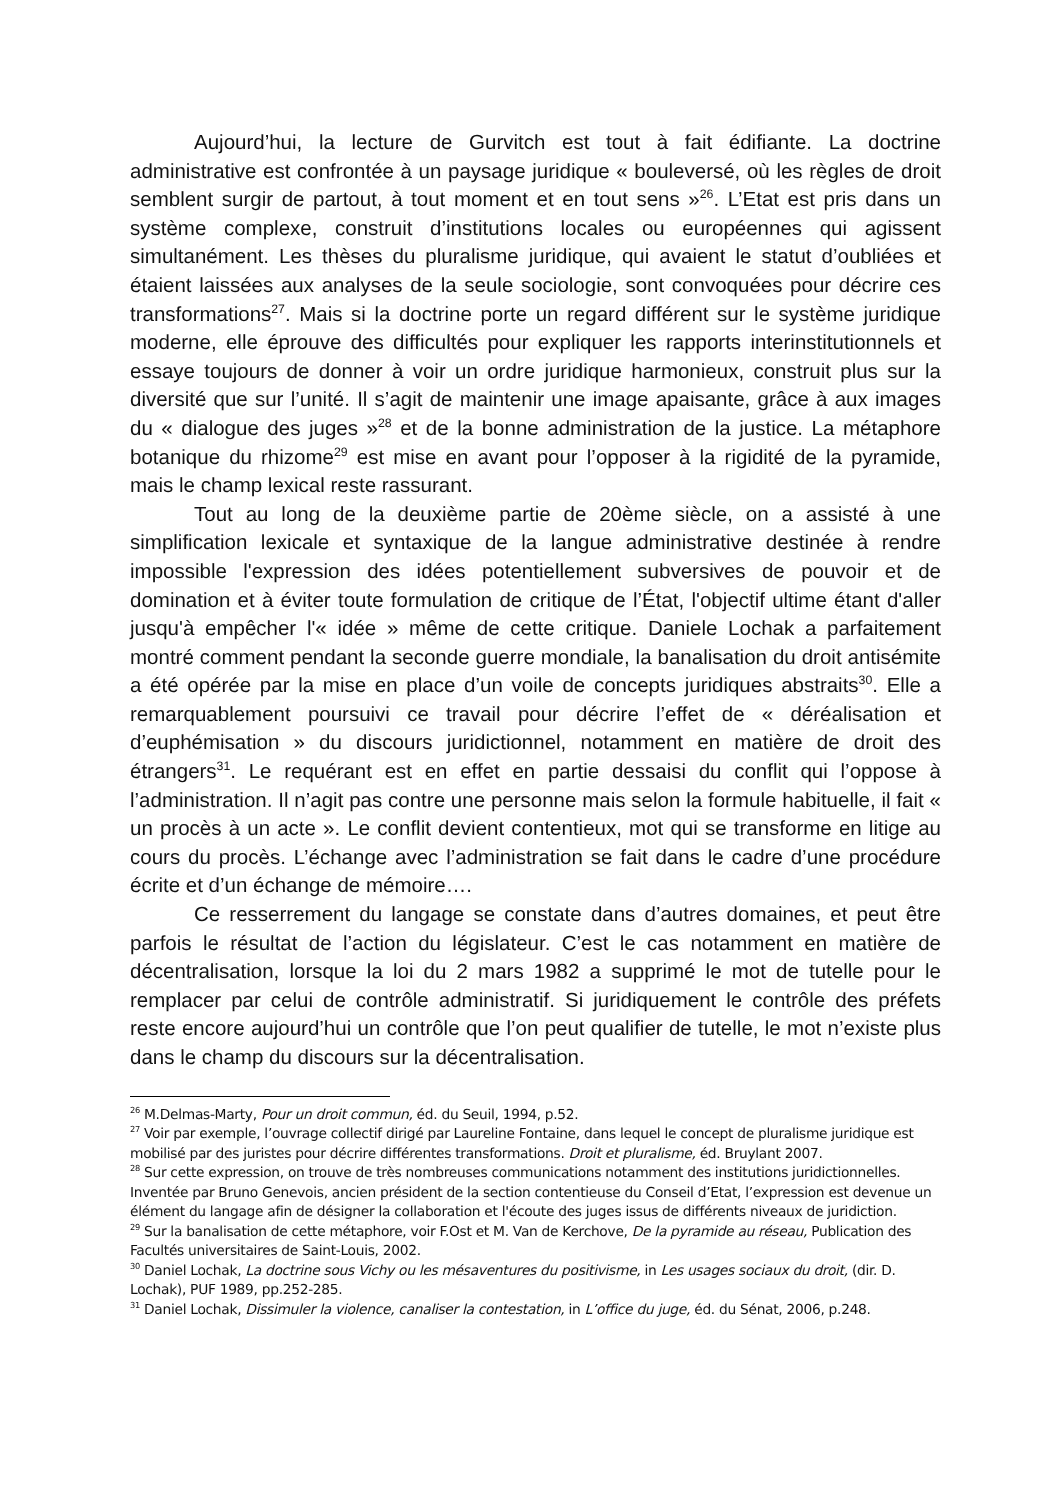Aujourd’hui, la lecture de Gurvitch est tout à fait édifiante. La doctrine administrative est confrontée à un paysage juridique « bouleversé, où les règles de droit semblent surgir de partout, à tout moment et en tout sens »<sup>26</sup>. L’Etat est pris dans un système complexe, construit d’institutions locales ou européennes qui agissent simultanément. Les thèses du pluralisme juridique, qui avaient le statut d’oubliées et étaient laissées aux analyses de la seule sociologie, sont convoquées pour décrire ces transformations<sup>27</sup>. Mais si la doctrine porte un regard différent sur le système juridique moderne, elle éprouve des difficultés pour expliquer les rapports interinstitutionnels et essaye toujours de donner à voir un ordre juridique harmonieux, construit plus sur la diversité que sur l’unité. Il s’agit de maintenir une image apaisante, grâce à aux images du « dialogue des juges »<sup>28</sup> et de la bonne administration de la justice. La métaphore botanique du rhizome<sup>29</sup> est mise en avant pour l’opposer à la rigidité de la pyramide, mais le champ lexical reste rassurant.
Tout au long de la deuxième partie de 20ème siècle, on a assisté à une simplification lexicale et syntaxique de la langue administrative destinée à rendre impossible l'expression des idées potentiellement subversives de pouvoir et de domination et à éviter toute formulation de critique de l’État, l'objectif ultime étant d'aller jusqu'à empêcher l'« idée » même de cette critique. Daniele Lochak a parfaitement montré comment pendant la seconde guerre mondiale, la banalisation du droit antisémite a été opérée par la mise en place d’un voile de concepts juridiques abstraits<sup>30</sup>. Elle a remarquablement poursuivi ce travail pour décrire l’effet de « déréalisation et d’euphémisation » du discours juridictionnel, notamment en matière de droit des étrangers<sup>31</sup>. Le requérant est en effet en partie dessaisi du conflit qui l’oppose à l’administration. Il n’agit pas contre une personne mais selon la formule habituelle, il fait « un procès à un acte ». Le conflit devient contentieux, mot qui se transforme en litige au cours du procès. L’échange avec l’administration se fait dans le cadre d’une procédure écrite et d’un échange de mémoire….
Ce resserrement du langage se constate dans d’autres domaines, et peut être parfois le résultat de l’action du législateur. C’est le cas notamment en matière de décentralisation, lorsque la loi du 2 mars 1982 a supprimé le mot de tutelle pour le remplacer par celui de contrôle administratif. Si juridiquement le contrôle des préfets reste encore aujourd’hui un contrôle que l’on peut qualifier de tutelle, le mot n’existe plus dans le champ du discours sur la décentralisation.
<sup>26</sup> M.Delmas-Marty, Pour un droit commun, éd. du Seuil, 1994, p.52.
<sup>27</sup> Voir par exemple, l’ouvrage collectif dirigé par Laureline Fontaine, dans lequel le concept de pluralisme juridique est mobilisé par des juristes pour décrire différentes transformations. Droit et pluralisme, éd. Bruylant 2007.
<sup>28</sup> Sur cette expression, on trouve de très nombreuses communications notamment des institutions juridictionnelles. Inventée par Bruno Genevois, ancien président de la section contentieuse du Conseil d’Etat, l’expression est devenue un élément du langage afin de désigner la collaboration et l'écoute des juges issus de différents niveaux de juridiction.
<sup>29</sup> Sur la banalisation de cette métaphore, voir F.Ost et M. Van de Kerchove, De la pyramide au réseau, Publication des Facultés universitaires de Saint-Louis, 2002.
<sup>30</sup> Daniel Lochak, La doctrine sous Vichy ou les mésaventures du positivisme, in Les usages sociaux du droit, (dir. D. Lochak), PUF 1989, pp.252-285.
<sup>31</sup> Daniel Lochak, Dissimuler la violence, canaliser la contestation, in L’office du juge, éd. du Sénat, 2006, p.248.